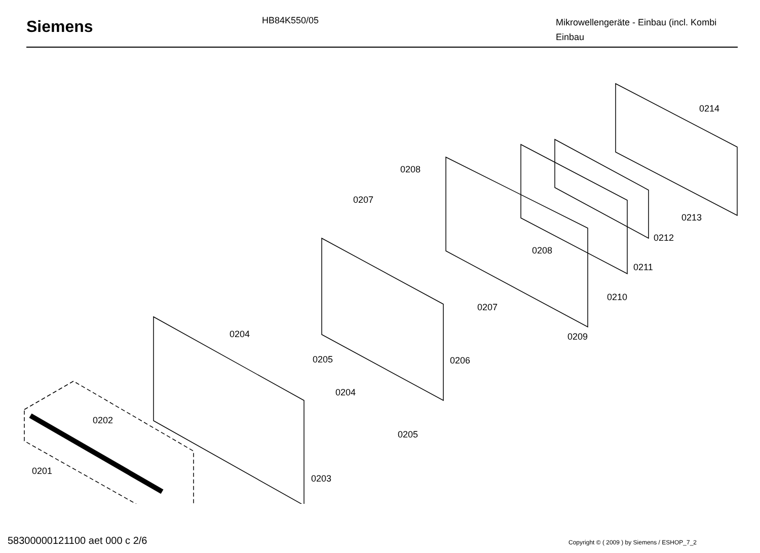Siemens
HB84K550/05
Mikrowellengeräte - Einbau (incl. Kombi
Einbau
0214
0213
0212
0211
0210
0209
0208
0208
0207
0207
0206
0205
0205
0204
0204
0203
0202
0201
58300000121100 aet 000 c 2/6
Copyright © ( 2009 ) by Siemens / ESHOP_7_2